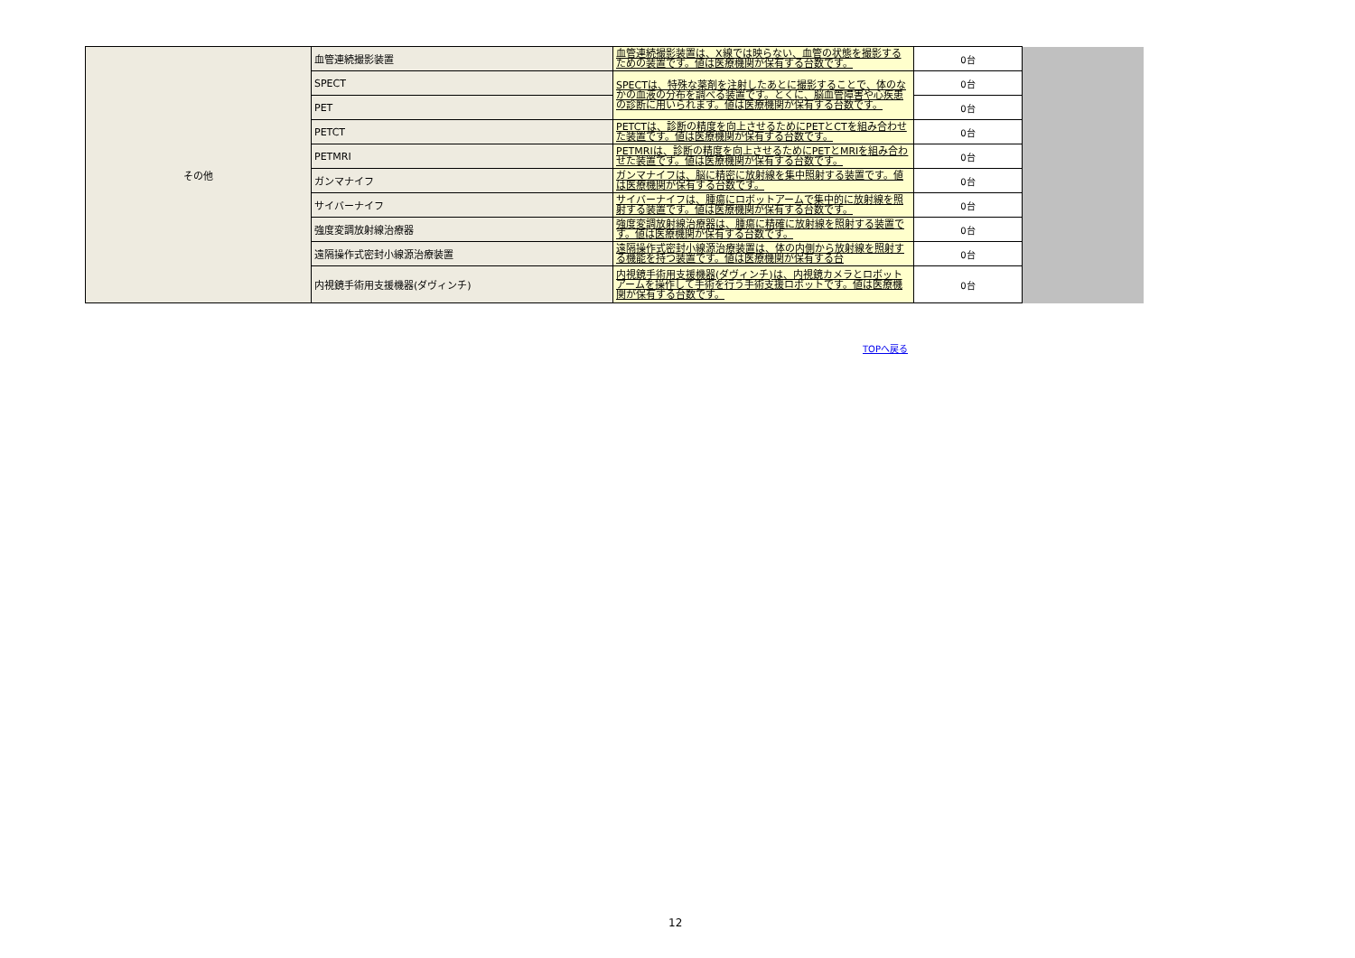| その他 | 血管連続撮影装置 | 血管連続撮影装置は、X線では映らない、血管の状態を撮影するための装置です。値は医療機関が保有する台数です。 | 0台 | |
| | SPECT | SPECTは、特殊な薬剤を注射したあとに撮影することで、体のなかの血液の分布を調べる装置です。とくに、脳血管障害や心疾患の診断に用いられます。値は医療機関が保有する台数です。 | 0台 | |
| | PET | | 0台 | |
| | PETCT | PETCTは、診断の精度を向上させるためにPETとCTを組み合わせた装置です。値は医療機関が保有する台数です。 | 0台 | |
| | PETMRI | PETMRIは、診断の精度を向上させるためにPETとMRIを組み合わせた装置です。値は医療機関が保有する台数です。 | 0台 | |
| | ガンマナイフ | ガンマナイフは、脳に精密に放射線を集中照射する装置です。値は医療機関が保有する台数です。 | 0台 | |
| | サイバーナイフ | サイバーナイフは、腫瘍にロボットアームで集中的に放射線を照射する装置です。値は医療機関が保有する台数です。 | 0台 | |
| | 強度変調放射線治療器 | 強度変調放射線治療器は、腫瘍に精確に放射線を照射する装置です。値は医療機関が保有する台数です。 | 0台 | |
| | 遠隔操作式密封小線源治療装置 | 遠隔操作式密封小線源治療装置は、体の内側から放射線を照射する機能を持つ装置です。値は医療機関が保有する台 | 0台 | |
| | 内視鏡手術用支援機器(ダヴィンチ) | 内視鏡手術用支援機器(ダヴィンチ)は、内視鏡カメラとロボットアームを操作して手術を行う手術支援ロボットです。値は医療機関が保有する台数です。 | 0台 | |
TOPへ戻る
12